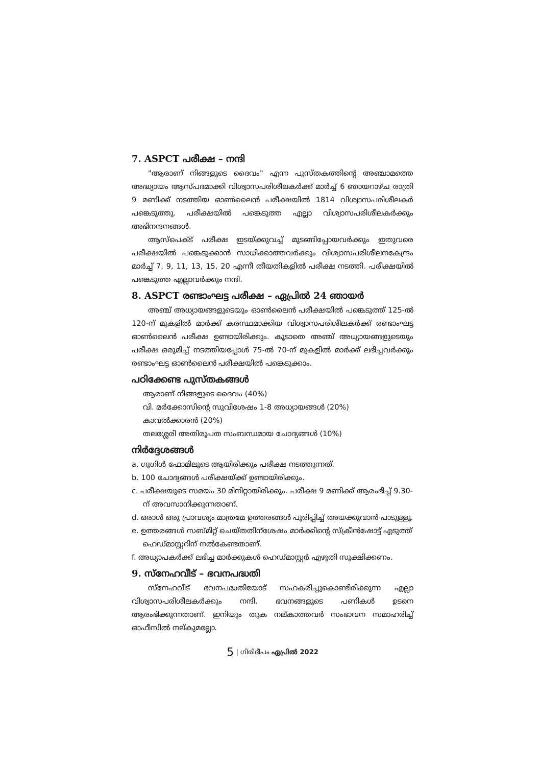7. ASPCT പരീക്ഷ – നന്ദി
"ആരാണ് നിങ്ങളുടെ ദൈവം" എന്ന പുസ്തകത്തിന്റെ അഞ്ചാമത്തെ അദ്ധ്യായം ആസ്പദമാക്കി വിശ്വാസപരിശീലകർക്ക് മാർച്ച് 6 ഞായറാഴ്ച രാത്രി 9 മണിക്ക് നടത്തിയ ഓൺലൈൻ പരീക്ഷയിൽ 1814 വിശ്വാസപരിശീലകർ പങ്കെടുത്തു. പരീക്ഷയിൽ പങ്കെടുത്ത എല്ലാ വിശ്വാസപരിശീലകർക്കും അഭിനന്ദനങ്ങൾ.
ആസ്പെക്ട് പരീക്ഷ ഇടയ്ക്കുവച്ച് മുടങ്ങിപ്പോയവർക്കും ഇതുവരെ പരീക്ഷയിൽ പങ്കെടുക്കാൻ സാധിക്കാത്തവർക്കും വിശ്വാസപരിശീലനകേന്ദ്രം മാർച്ച് 7, 9, 11, 13, 15, 20 എന്നീ തീയതികളിൽ പരീക്ഷ നടത്തി. പരീക്ഷയിൽ പങ്കെടുത്ത എല്ലാവർക്കും നന്ദി.
8. ASPCT രണ്ടാംഘട്ട പരീക്ഷ – ഏപ്രിൽ 24 ഞായർ
അഞ്ച് അധ്യായങ്ങളുടെയും ഓൺലൈൻ പരീക്ഷയിൽ പങ്കെടുത്ത് 125-ൽ 120-ന് മുകളിൽ മാർക്ക് കരസ്ഥമാക്കിയ വിശ്വാസപരിശീലകർക്ക് രണ്ടാംഘട്ട ഓൺലൈൻ പരീക്ഷ ഉണ്ടായിരിക്കും. കൂടാതെ അഞ്ച് അധ്യായങ്ങളുടെയും പരീക്ഷ ഒരുമിച്ച് നടത്തിയപ്പോൾ 75-ൽ 70-ന് മുകളിൽ മാർക്ക് ലഭിച്ചവർക്കും രണ്ടാംഘട്ട ഓൺലൈൻ പരീക്ഷയിൽ പങ്കെടുക്കാം.
പഠിക്കേണ്ട പുസ്തകങ്ങൾ
ആരാണ് നിങ്ങളുടെ ദൈവം (40%)
വി. മർക്കോസിന്റെ സുവിശേഷം 1-8 അധ്യായങ്ങൾ (20%)
കാവൽക്കാരൻ (20%)
തലശ്ശേരി അതിരൂപത സംബന്ധമായ ചോദ്യങ്ങൾ (10%)
നിർദ്ദേശങ്ങൾ
a. ഗൂഗിൾ ഫോമിലൂടെ ആയിരിക്കും പരീക്ഷ നടത്തുന്നത്.
b. 100 ചോദ്യങ്ങൾ പരീക്ഷയ്ക്ക് ഉണ്ടായിരിക്കും.
c. പരീക്ഷയുടെ സമയം 30 മിനിറ്റായിരിക്കും. പരീക്ഷ 9 മണിക്ക് ആരംഭിച്ച് 9.30-ന് അവസാനിക്കുന്നതാണ്.
d. ഒരാൾ ഒരു പ്രാവശ്യം മാത്രമേ ഉത്തരങ്ങൾ പൂരിപ്പിച്ച് അയക്കുവാൻ പാടുള്ളൂ.
e. ഉത്തരങ്ങൾ സബ്മിറ്റ് ചെയ്തതിന്ശേഷം മാർക്കിന്റെ സ്ക്രീൻഷോട്ട് എടുത്ത് ഹെഡ്മാസ്റ്ററിന് നൽകേണ്ടതാണ്.
f. അധ്യാപകർക്ക് ലഭിച്ച മാർക്കുകൾ ഹെഡ്മാസ്റ്റർ എഴുതി സൂക്ഷിക്കണം.
9. സ്നേഹവീട് – ഭവനപദ്ധതി
സ്നേഹവീട് ഭവനപദ്ധതിയോട് സഹകരിച്ചുകൊണ്ടിരിക്കുന്ന എല്ലാ വിശ്വാസപരിശീലകർക്കും നന്ദി. ഭവനങ്ങളുടെ പണികൾ ഉടനെ ആരംഭിക്കുന്നതാണ്. ഇനിയും തുക നല്കാത്തവർ സംഭാവന സമാഹരിച്ച് ഓഫീസിൽ നല്കുമല്ലോ.
5 | ഗിരിദീപം ഏപ്രിൽ 2022